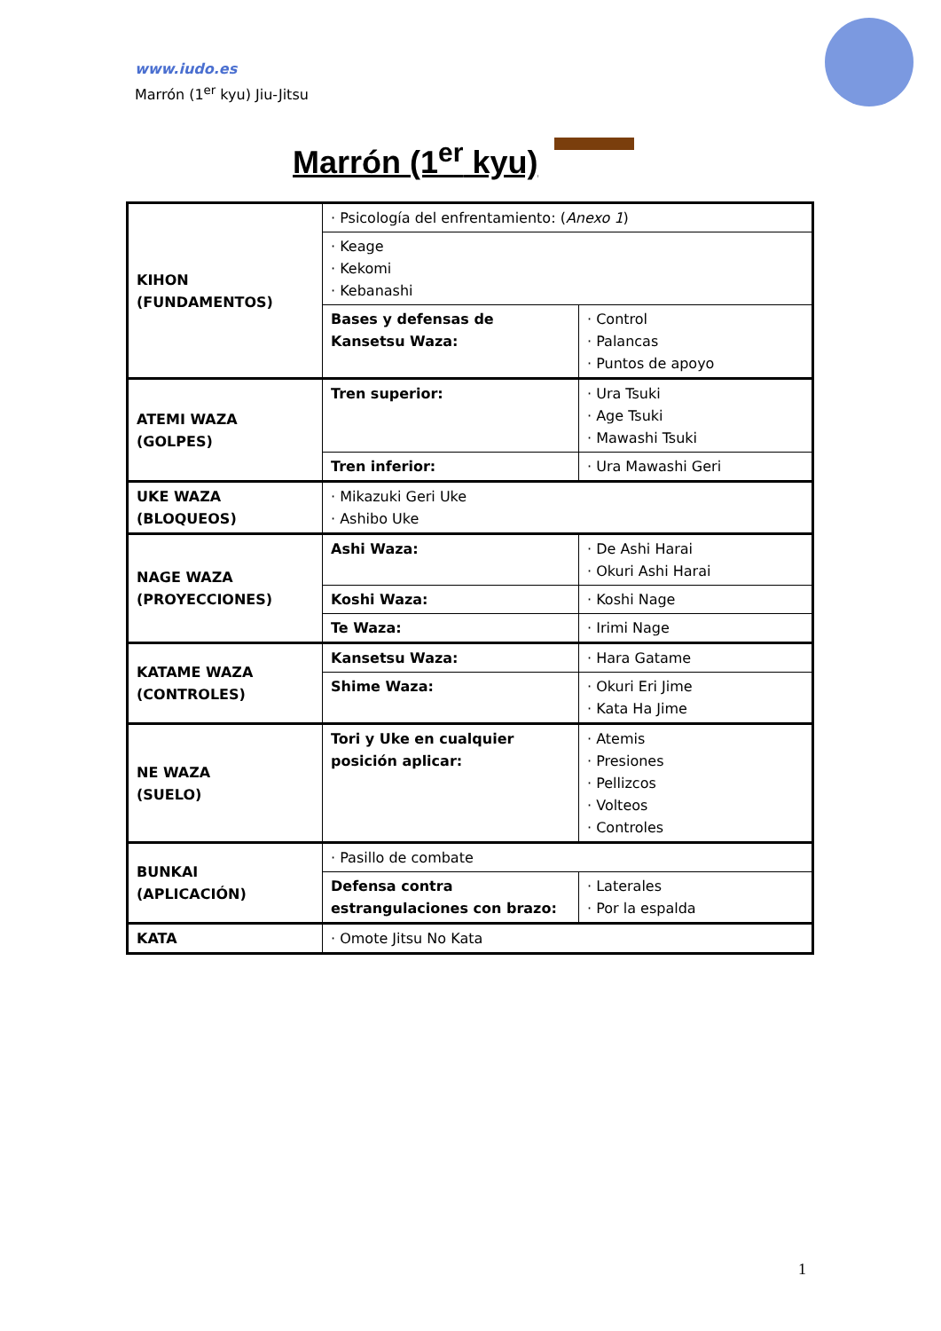www.iudo.es
Marrón (1<sup>er</sup> kyu) Jiu-Jitsu
Marrón (1<sup>er</sup> kyu)
| KIHON (FUNDAMENTOS) | · Psicología del enfrentamiento: ( Anexo 1 ) | |
| | · Keage · Kekomi · Kebanashi | |
| | Bases y defensas de Kansetsu Waza: | · Control · Palancas · Puntos de apoyo |
| ATEMI WAZA (GOLPES) | Tren superior: | · Ura Tsuki · Age Tsuki · Mawashi Tsuki |
| | Tren inferior: | · Ura Mawashi Geri |
| UKE WAZA (BLOQUEOS) | · Mikazuki Geri Uke · Ashibo Uke | |
| NAGE WAZA (PROYECCIONES) | Ashi Waza: | · De Ashi Harai · Okuri Ashi Harai |
| | Koshi Waza: | · Koshi Nage |
| | Te Waza: | · Irimi Nage |
| KATAME WAZA (CONTROLES) | Kansetsu Waza: | · Hara Gatame |
| | Shime Waza: | · Okuri Eri Jime · Kata Ha Jime |
| NE WAZA (SUELO) | Tori y Uke en cualquier posición aplicar: | · Atemis · Presiones · Pellizcos · Volteos · Controles |
| BUNKAI (APLICACIÓN) | · Pasillo de combate | |
| | Defensa contra estrangulaciones con brazo: | · Laterales · Por la espalda |
| KATA | · Omote Jitsu No Kata | |
1